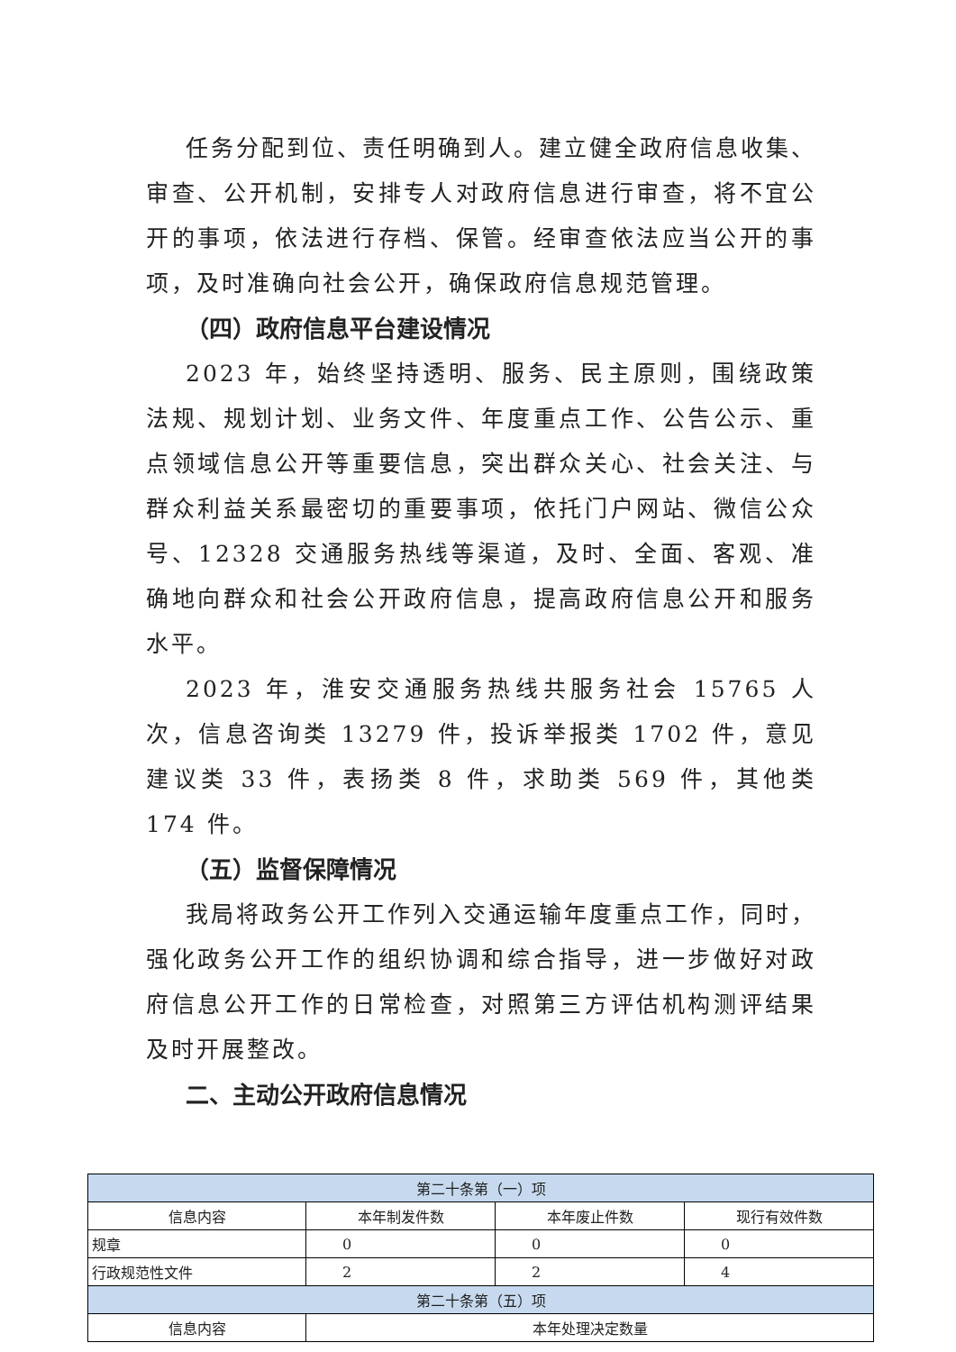任务分配到位、责任明确到人。建立健全政府信息收集、审查、公开机制，安排专人对政府信息进行审查，将不宜公开的事项，依法进行存档、保管。经审查依法应当公开的事项，及时准确向社会公开，确保政府信息规范管理。
（四）政府信息平台建设情况
2023 年，始终坚持透明、服务、民主原则，围绕政策法规、规划计划、业务文件、年度重点工作、公告公示、重点领域信息公开等重要信息，突出群众关心、社会关注、与群众利益关系最密切的重要事项，依托门户网站、微信公众号、12328 交通服务热线等渠道，及时、全面、客观、准确地向群众和社会公开政府信息，提高政府信息公开和服务水平。
2023 年，淮安交通服务热线共服务社会 15765 人次，信息咨询类 13279 件，投诉举报类 1702 件，意见建议类 33 件，表扬类 8 件，求助类 569 件，其他类 174 件。
（五）监督保障情况
我局将政务公开工作列入交通运输年度重点工作，同时，强化政务公开工作的组织协调和综合指导，进一步做好对政府信息公开工作的日常检查，对照第三方评估机构测评结果及时开展整改。
二、主动公开政府信息情况
| 第二十条第（一）项 | | | |
| 信息内容 | 本年制发件数 | 本年废止件数 | 现行有效件数 |
| 规章 | 0 | 0 | 0 |
| 行政规范性文件 | 2 | 2 | 4 |
| 第二十条第（五）项 | | | |
| 信息内容 | 本年处理决定数量 | | |